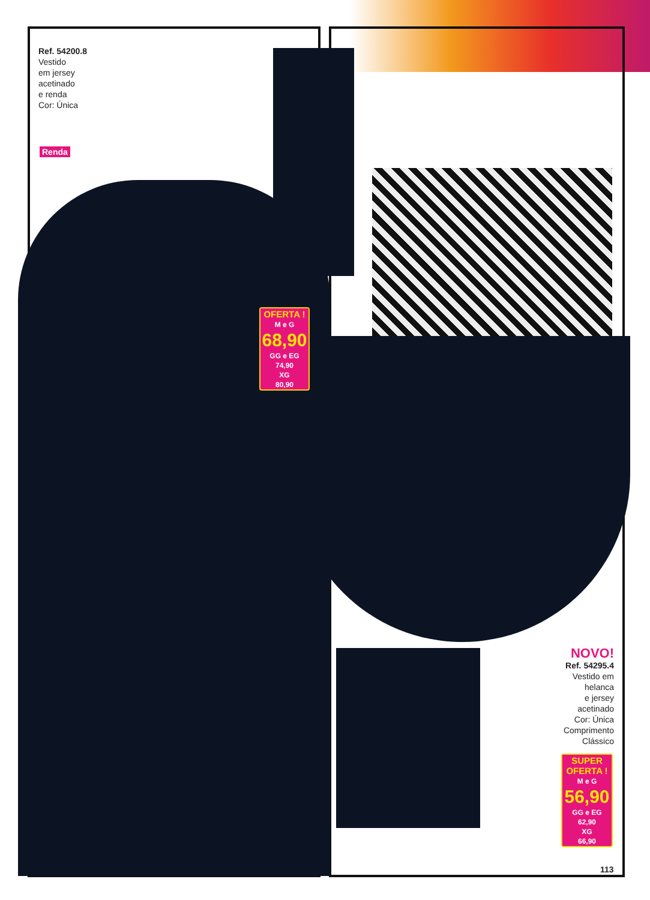Ref. 54200.8
Vestido
em jersey
acetinado
e renda
Cor: Única
Renda
OFERTA !
M e G
68,90
GG e EG
74,90
XG
80,90
NOVO!
Ref. 54295.4
Vestido em
helanca
e jersey
acetinado
Cor: Única
Comprimento
Clássico
SUPER
OFERTA !
M e G
56,90
GG e EG
62,90
XG
66,90
113